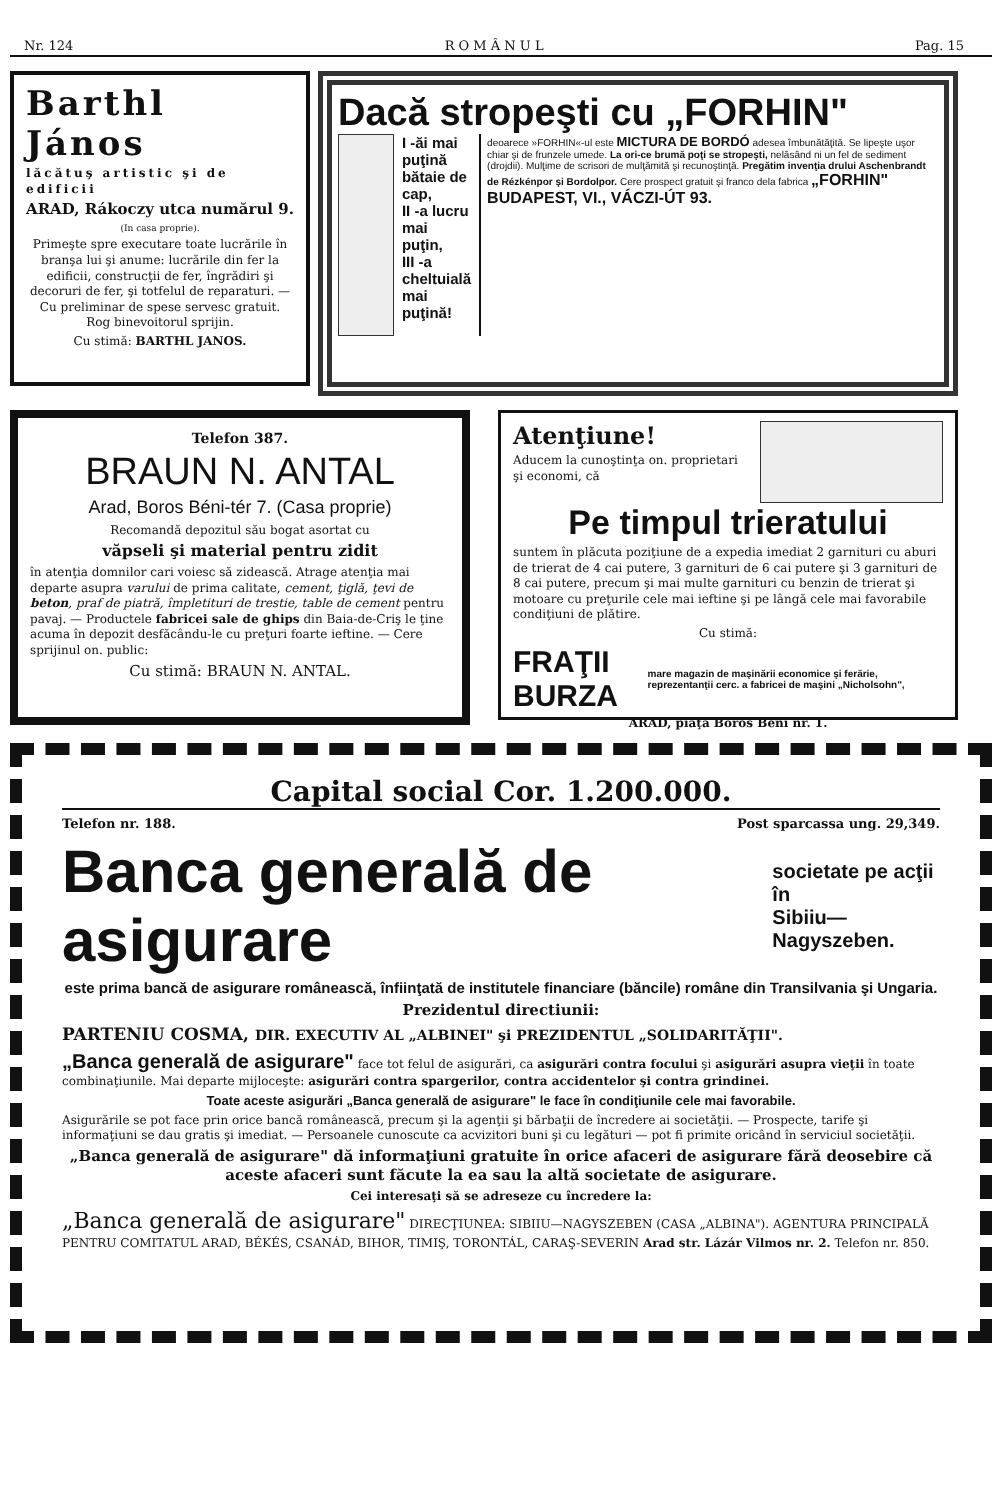Nr. 124 R O M Â N U L Pag. 15
Barthl János
lăcătuş artistic şi de edificii
ARAD, Rákoczy utca numărul 9.
(In casa proprie).
Primeşte spre executare toate lucrările în branşa lui şi anume: lucrările din fer la edificii, construcţii de fer, îngrădiri şi decoruri de fer, şi totfelul de reparaturi. — Cu preliminar de spese servesc gratuit. Rog binevoitorul sprijin.
Cu stimă: BARTHL JANOS.
Dacă stropeşti cu „FORHIN"
I -ăi mai puţină bătaie de cap,
II -a lucru mai puţin,
III -a cheltuială mai puţină!
deoarece »FORHIN«-ul este MICTURA DE BORDÓ adesea îmbunătăţită. Se lipeşte uşor chiar şi de frunzele umede. La ori-ce brumă poţi se stropeşti, nelăsând ni un fel de sediment (drojdii). Mulţime de scrisori de mulţămită şi recunoştinţă. Pregătim invenţia drului Aschenbrandt de Rézkénpor şi Bordolpor. Cere prospect gratuit şi franco dela fabrica „FORHIN" BUDAPEST, VI., VÁCZI-ÚT 93.
Telefon 387.
BRAUN N. ANTAL
Arad, Boros Béni-tér 7. (Casa proprie)
Recomandă depozitul său bogat asortat cu
văpseli şi material pentru zidit
în atenţia domnilor cari voiesc să zidească. Atrage atenţia mai departe asupra varului de prima calitate, cement, ţiglă, ţevi de beton, praf de piatră, împletituri de trestie, table de cement pentru pavaj. — Productele fabricei sale de ghips din Baia-de-Criş le ţine acuma în depozit desfăcându-le cu preţuri foarte ieftine. — Cere sprijinul on. public:
Cu stimă: BRAUN N. ANTAL.
Atenţiune!
Aducem la cunoştinţa on. proprietari şi economi, că
Pe timpul trieratului
suntem în plăcuta poziţiune de a expedia imediat 2 garnituri cu aburi de trierat de 4 cai putere, 3 garnituri de 6 cai putere şi 3 garnituri de 8 cai putere, precum şi mai multe garnituri cu benzin de trierat şi motoare cu preţurile cele mai ieftine şi pe lângă cele mai favorabile condiţiuni de plătire.
Cu stimă:
FRAŢII BURZA mare magazin de maşinării economice şi ferărie, reprezentanţii cerc. a fabricei de maşini „Nicholsohn",
ARAD, piaţa Boros Béni nr. 1.
Capital social Cor. 1.200.000.
Telefon nr. 188. Post sparcassa ung. 29,349.
Banca generală de asigurare societate pe acţii în
Sibiiu—Nagyszeben.
este prima bancă de asigurare românească, înfiinţată de institutele financiare (băncile) române din Transilvania şi Ungaria.
Prezidentul directiunii:
PARTENIU COSMA, DIR. EXECUTIV AL „ALBINEI" şi PREZIDENTUL „SOLIDARITĂŢII".
„Banca generală de asigurare" face tot felul de asigurări, ca asigurări contra focului şi asigurări asupra vieţii în toate combinaţiunile. Mai departe mijloceşte: asigurări contra spargerilor, contra accidentelor şi contra grindinei.
Toate aceste asigurări „Banca generală de asigurare" le face în condiţiunile cele mai favorabile.
Asigurările se pot face prin orice bancă românească, precum şi la agenţii şi bărbaţii de încredere ai societăţii. — Prospecte, tarife şi informaţiuni se dau gratis şi imediat. — Persoanele cunoscute ca acvizitori buni şi cu legături — pot fi primite oricând în serviciul societăţii.
„Banca generală de asigurare" dă informaţiuni gratuite în orice afaceri de asigurare fără deosebire că aceste afaceri sunt făcute la ea sau la altă societate de asigurare.
Cei interesaţi să se adreseze cu încredere la:
„Banca generală de asigurare" DIRECŢIUNEA: SIBIIU—NAGYSZEBEN (CASA „ALBINA"). AGENTURA PRINCIPALĂ PENTRU COMITATUL ARAD, BÉKÉS, CSANÁD, BIHOR, TIMIŞ, TORONTÁL, CARAŞ-SEVERIN Arad str. Lázár Vilmos nr. 2. Telefon nr. 850.